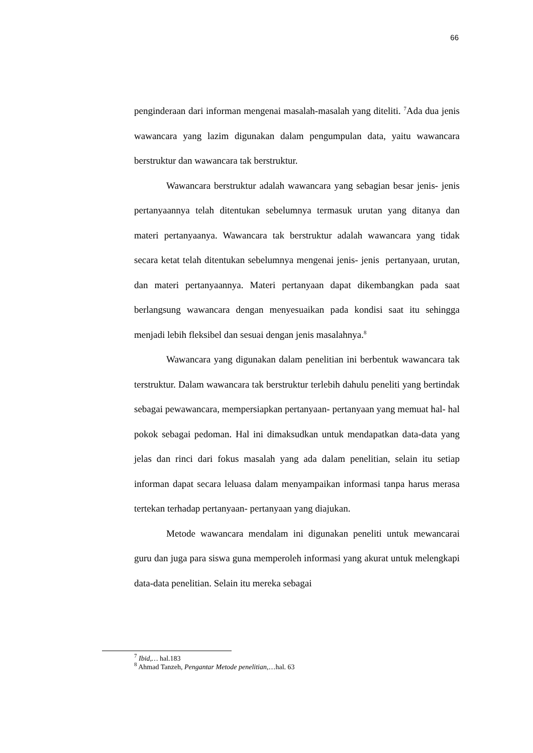66
penginderaan dari informan mengenai masalah-masalah yang diteliti. <sup>7</sup>Ada dua jenis wawancara yang lazim digunakan dalam pengumpulan data, yaitu wawancara berstruktur dan wawancara tak berstruktur.
Wawancara berstruktur adalah wawancara yang sebagian besar jenis- jenis pertanyaannya telah ditentukan sebelumnya termasuk urutan yang ditanya dan materi pertanyaanya. Wawancara tak berstruktur adalah wawancara yang tidak secara ketat telah ditentukan sebelumnya mengenai jenis- jenis pertanyaan, urutan, dan materi pertanyaannya. Materi pertanyaan dapat dikembangkan pada saat berlangsung wawancara dengan menyesuaikan pada kondisi saat itu sehingga menjadi lebih fleksibel dan sesuai dengan jenis masalahnya.<sup>8</sup>
Wawancara yang digunakan dalam penelitian ini berbentuk wawancara tak terstruktur. Dalam wawancara tak berstruktur terlebih dahulu peneliti yang bertindak sebagai pewawancara, mempersiapkan pertanyaan- pertanyaan yang memuat hal- hal pokok sebagai pedoman. Hal ini dimaksudkan untuk mendapatkan data-data yang jelas dan rinci dari fokus masalah yang ada dalam penelitian, selain itu setiap informan dapat secara leluasa dalam menyampaikan informasi tanpa harus merasa tertekan terhadap pertanyaan- pertanyaan yang diajukan.
Metode wawancara mendalam ini digunakan peneliti untuk mewancarai guru dan juga para siswa guna memperoleh informasi yang akurat untuk melengkapi data-data penelitian. Selain itu mereka sebagai
<sup>7</sup> Ibid,… hal.183
<sup>8</sup> Ahmad Tanzeh, Pengantar Metode penelitian,…hal. 63